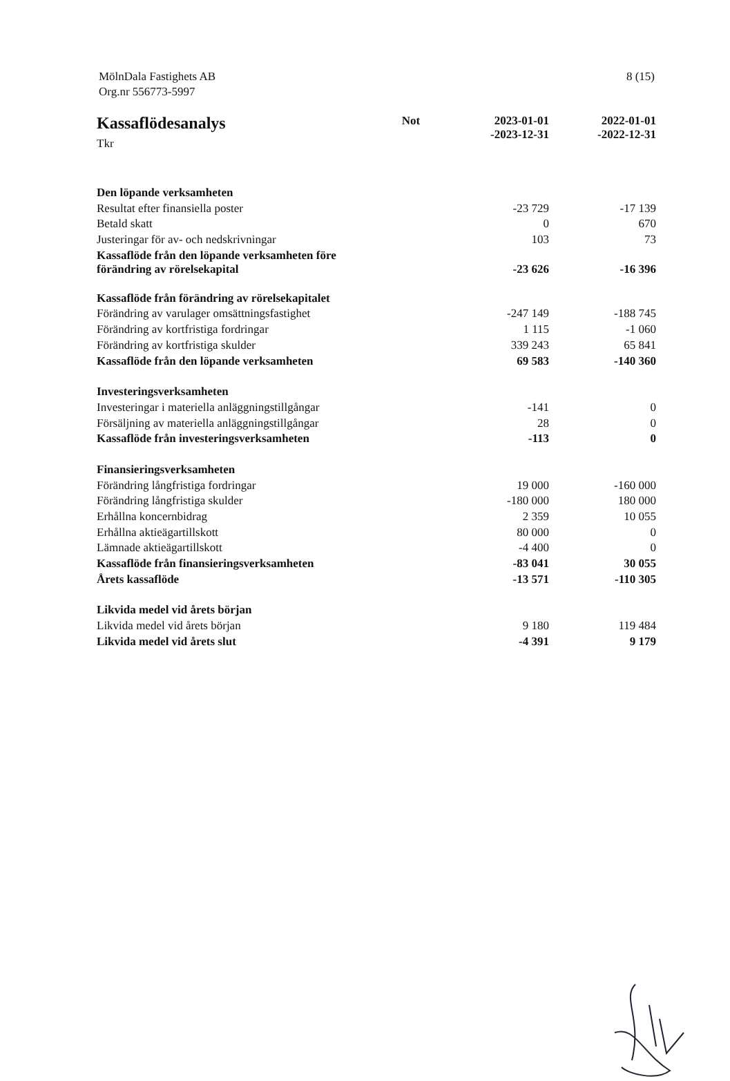MölnDala Fastighets AB
Org.nr 556773-5997
8 (15)
| Kassaflödesanalys Tkr | Not | 2023-01-01 -2023-12-31 | 2022-01-01 -2022-12-31 |
| --- | --- | --- | --- |
| Den löpande verksamheten | | | |
| Resultat efter finansiella poster | | -23 729 | -17 139 |
| Betald skatt | | 0 | 670 |
| Justeringar för av- och nedskrivningar | | 103 | 73 |
| Kassaflöde från den löpande verksamheten före förändring av rörelsekapital | | -23 626 | -16 396 |
| Kassaflöde från förändring av rörelsekapitalet | | | |
| Förändring av varulager omsättningsfastighet | | -247 149 | -188 745 |
| Förändring av kortfristiga fordringar | | 1 115 | -1 060 |
| Förändring av kortfristiga skulder | | 339 243 | 65 841 |
| Kassaflöde från den löpande verksamheten | | 69 583 | -140 360 |
| Investeringsverksamheten | | | |
| Investeringar i materiella anläggningstillgångar | | -141 | 0 |
| Försäljning av materiella anläggningstillgångar | | 28 | 0 |
| Kassaflöde från investeringsverksamheten | | -113 | 0 |
| Finansieringsverksamheten | | | |
| Förändring långfristiga fordringar | | 19 000 | -160 000 |
| Förändring långfristiga skulder | | -180 000 | 180 000 |
| Erhållna koncernbidrag | | 2 359 | 10 055 |
| Erhållna aktieägartillskott | | 80 000 | 0 |
| Lämnade aktieägartillskott | | -4 400 | 0 |
| Kassaflöde från finansieringsverksamheten | | -83 041 | 30 055 |
| Årets kassaflöde | | -13 571 | -110 305 |
| Likvida medel vid årets början | | | |
| Likvida medel vid årets början | | 9 180 | 119 484 |
| Likvida medel vid årets slut | | -4 391 | 9 179 |